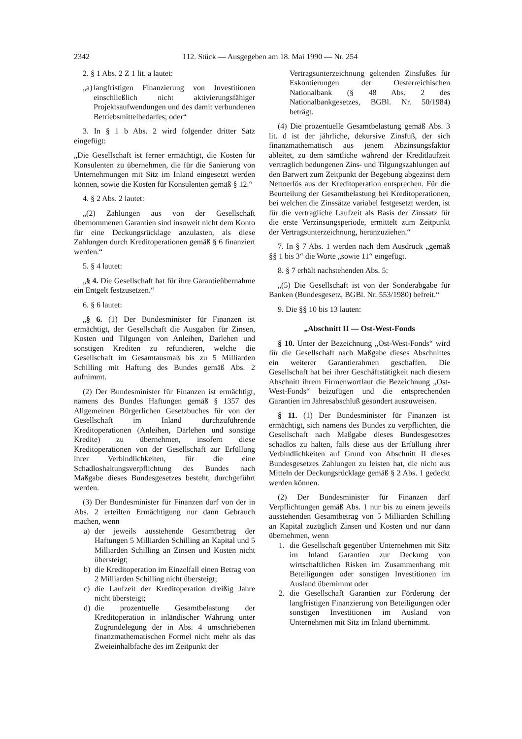2342 112. Stück — Ausgegeben am 18. Mai 1990 — Nr. 254
2. § 1 Abs. 2 Z 1 lit. a lautet:
„a) langfristigen Finanzierung von Investitionen einschließlich nicht aktivierungsfähiger Projektsaufwendungen und des damit verbundenen Betriebsmittelbedarfes; oder“
3. In § 1 b Abs. 2 wird folgender dritter Satz eingefügt:
„Die Gesellschaft ist ferner ermächtigt, die Kosten für Konsulenten zu übernehmen, die für die Sanierung von Unternehmungen mit Sitz im Inland eingesetzt werden können, sowie die Kosten für Konsulenten gemäß § 12.“
4. § 2 Abs. 2 lautet:
„(2) Zahlungen aus von der Gesellschaft übernommenen Garantien sind insoweit nicht dem Konto für eine Deckungsrücklage anzulasten, als diese Zahlungen durch Kreditoperationen gemäß § 6 finanziert werden.“
5. § 4 lautet:
„§ 4. Die Gesellschaft hat für ihre Garantieübernahme ein Entgelt festzusetzen.“
6. § 6 lautet:
„§ 6. (1) Der Bundesminister für Finanzen ist ermächtigt, der Gesellschaft die Ausgaben für Zinsen, Kosten und Tilgungen von Anleihen, Darlehen und sonstigen Krediten zu refundieren, welche die Gesellschaft im Gesamtausmaß bis zu 5 Milliarden Schilling mit Haftung des Bundes gemäß Abs. 2 aufnimmt.
(2) Der Bundesminister für Finanzen ist ermächtigt, namens des Bundes Haftungen gemäß § 1357 des Allgemeinen Bürgerlichen Gesetzbuches für von der Gesellschaft im Inland durchzuführende Kreditoperationen (Anleihen, Darlehen und sonstige Kredite) zu übernehmen, insofern diese Kreditoperationen von der Gesellschaft zur Erfüllung ihrer Verbindlichkeiten, für die eine Schadloshaltungsverpflichtung des Bundes nach Maßgabe dieses Bundesgesetzes besteht, durchgeführt werden.
(3) Der Bundesminister für Finanzen darf von der in Abs. 2 erteilten Ermächtigung nur dann Gebrauch machen, wenn
a) der jeweils ausstehende Gesamtbetrag der Haftungen 5 Milliarden Schilling an Kapital und 5 Milliarden Schilling an Zinsen und Kosten nicht übersteigt;
b) die Kreditoperation im Einzelfall einen Betrag von 2 Milliarden Schilling nicht übersteigt;
c) die Laufzeit der Kreditoperation dreißig Jahre nicht übersteigt;
d) die prozentuelle Gesamtbelastung der Kreditoperation in inländischer Währung unter Zugrundelegung der in Abs. 4 umschriebenen finanzmathematischen Formel nicht mehr als das Zweieinhalbfache des im Zeitpunkt der
Vertragsunterzeichnung geltenden Zinsfußes für Eskontierungen der Oesterreichischen Nationalbank (§ 48 Abs. 2 des Nationalbankgesetzes, BGBl. Nr. 50/1984) beträgt.
(4) Die prozentuelle Gesamtbelastung gemäß Abs. 3 lit. d ist der jährliche, dekursive Zinsfuß, der sich finanzmathematisch aus jenem Abzinsungsfaktor ableitet, zu dem sämtliche während der Kreditlaufzeit vertraglich bedungenen Zins- und Tilgungszahlungen auf den Barwert zum Zeitpunkt der Begebung abgezinst dem Nettoerlös aus der Kreditoperation entsprechen. Für die Beurteilung der Gesamtbelastung bei Kreditoperationen, bei welchen die Zinssätze variabel festgesetzt werden, ist für die vertragliche Laufzeit als Basis der Zinssatz für die erste Verzinsungsperiode, ermittelt zum Zeitpunkt der Vertragsunterzeichnung, heranzuziehen.“
7. In § 7 Abs. 1 werden nach dem Ausdruck „gemäß §§ 1 bis 3“ die Worte „sowie 11“ eingefügt.
8. § 7 erhält nachstehenden Abs. 5:
„(5) Die Gesellschaft ist von der Sonderabgabe für Banken (Bundesgesetz, BGBl. Nr. 553/1980) befreit.“
9. Die §§ 10 bis 13 lauten:
„Abschnitt II — Ost-West-Fonds
§ 10. Unter der Bezeichnung „Ost-West-Fonds“ wird für die Gesellschaft nach Maßgabe dieses Abschnittes ein weiterer Garantierahmen geschaffen. Die Gesellschaft hat bei ihrer Geschäftstätigkeit nach diesem Abschnitt ihrem Firmenwortlaut die Bezeichnung „Ost-West-Fonds“ beizufügen und die entsprechenden Garantien im Jahresabschluß gesondert auszuweisen.
§ 11. (1) Der Bundesminister für Finanzen ist ermächtigt, sich namens des Bundes zu verpflichten, die Gesellschaft nach Maßgabe dieses Bundesgesetzes schadlos zu halten, falls diese aus der Erfüllung ihrer Verbindlichkeiten auf Grund von Abschnitt II dieses Bundesgesetzes Zahlungen zu leisten hat, die nicht aus Mitteln der Deckungsrücklage gemäß § 2 Abs. 1 gedeckt werden können.
(2) Der Bundesminister für Finanzen darf Verpflichtungen gemäß Abs. 1 nur bis zu einem jeweils ausstehenden Gesamtbetrag von 5 Milliarden Schilling an Kapital zuzüglich Zinsen und Kosten und nur dann übernehmen, wenn
1. die Gesellschaft gegenüber Unternehmen mit Sitz im Inland Garantien zur Deckung von wirtschaftlichen Risken im Zusammenhang mit Beteiligungen oder sonstigen Investitionen im Ausland übernimmt oder
2. die Gesellschaft Garantien zur Förderung der langfristigen Finanzierung von Beteiligungen oder sonstigen Investitionen im Ausland von Unternehmen mit Sitz im Inland übernimmt.